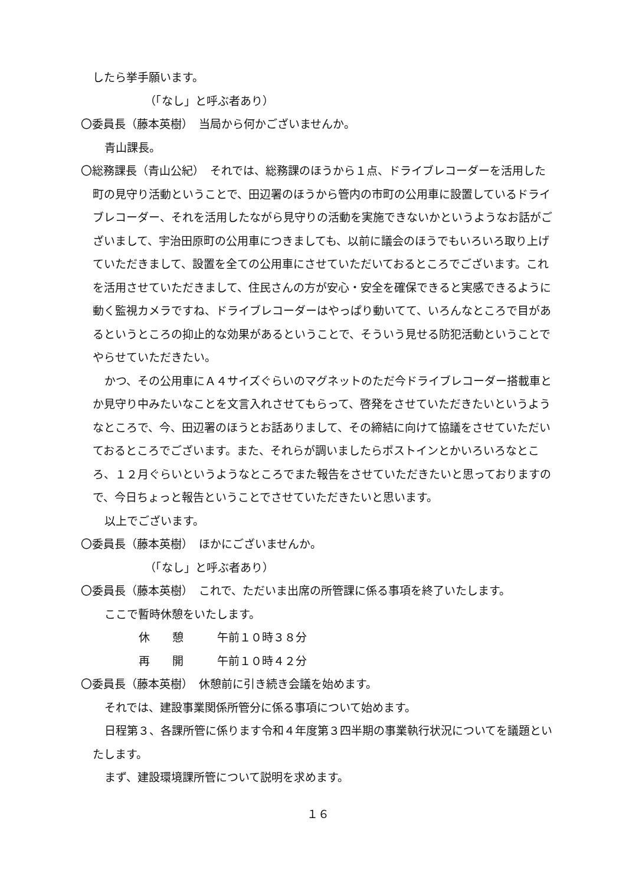したら挙手願います。
（「なし」と呼ぶ者あり）
〇委員長（藤本英樹）　当局から何かございませんか。
青山課長。
〇総務課長（青山公紀）　それでは、総務課のほうから１点、ドライブレコーダーを活用した町の見守り活動ということで、田辺署のほうから管内の市町の公用車に設置しているドライブレコーダー、それを活用したながら見守りの活動を実施できないかというようなお話がございまして、宇治田原町の公用車につきましても、以前に議会のほうでもいろいろ取り上げていただきまして、設置を全ての公用車にさせていただいておるところでございます。これを活用させていただきまして、住民さんの方が安心・安全を確保できると実感できるように動く監視カメラですね、ドライブレコーダーはやっぱり動いてて、いろんなところで目があるというところの抑止的な効果があるということで、そういう見せる防犯活動ということでやらせていただきたい。
かつ、その公用車にＡ４サイズぐらいのマグネットのただ今ドライブレコーダー搭載車とか見守り中みたいなことを文言入れさせてもらって、啓発をさせていただきたいというようなところで、今、田辺署のほうとお話ありまして、その締結に向けて協議をさせていただいておるところでございます。また、それらが調いましたらポストインとかいろいろなところ、１２月ぐらいというようなところでまた報告をさせていただきたいと思っておりますので、今日ちょっと報告ということでさせていただきたいと思います。
以上でございます。
〇委員長（藤本英樹）　ほかにございませんか。
（「なし」と呼ぶ者あり）
〇委員長（藤本英樹）　これで、ただいま出席の所管課に係る事項を終了いたします。
ここで暫時休憩をいたします。
休　　憩　　　午前１０時３８分
再　　開　　　午前１０時４２分
〇委員長（藤本英樹）　休憩前に引き続き会議を始めます。
それでは、建設事業関係所管分に係る事項について始めます。
日程第３、各課所管に係ります令和４年度第３四半期の事業執行状況についてを議題といたします。
まず、建設環境課所管について説明を求めます。
１６